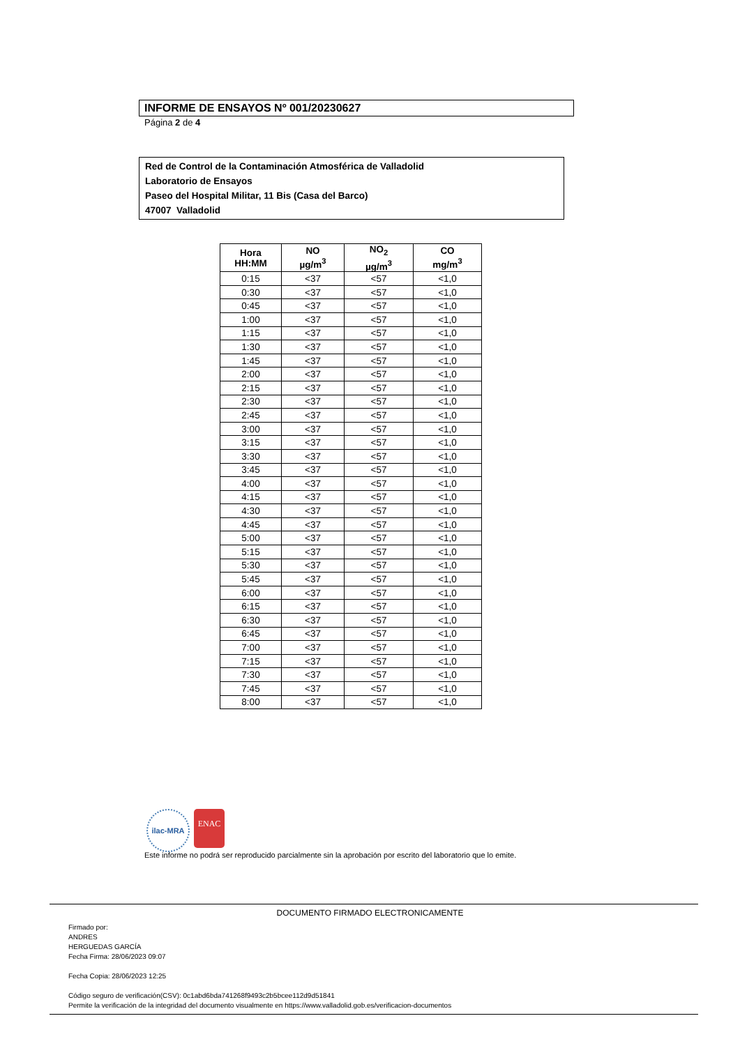INFORME DE ENSAYOS Nº 001/20230627
Página 2 de 4
Red de Control de la Contaminación Atmosférica de Valladolid
Laboratorio de Ensayos
Paseo del Hospital Militar, 11 Bis (Casa del Barco)
47007 Valladolid
| Hora HH:MM | NO µg/m<sup>3</sup> | NO<sub>2</sub> µg/m<sup>3</sup> | CO mg/m<sup>3</sup> |
| --- | --- | --- | --- |
| 0:15 | <37 | <57 | <1,0 |
| 0:30 | <37 | <57 | <1,0 |
| 0:45 | <37 | <57 | <1,0 |
| 1:00 | <37 | <57 | <1,0 |
| 1:15 | <37 | <57 | <1,0 |
| 1:30 | <37 | <57 | <1,0 |
| 1:45 | <37 | <57 | <1,0 |
| 2:00 | <37 | <57 | <1,0 |
| 2:15 | <37 | <57 | <1,0 |
| 2:30 | <37 | <57 | <1,0 |
| 2:45 | <37 | <57 | <1,0 |
| 3:00 | <37 | <57 | <1,0 |
| 3:15 | <37 | <57 | <1,0 |
| 3:30 | <37 | <57 | <1,0 |
| 3:45 | <37 | <57 | <1,0 |
| 4:00 | <37 | <57 | <1,0 |
| 4:15 | <37 | <57 | <1,0 |
| 4:30 | <37 | <57 | <1,0 |
| 4:45 | <37 | <57 | <1,0 |
| 5:00 | <37 | <57 | <1,0 |
| 5:15 | <37 | <57 | <1,0 |
| 5:30 | <37 | <57 | <1,0 |
| 5:45 | <37 | <57 | <1,0 |
| 6:00 | <37 | <57 | <1,0 |
| 6:15 | <37 | <57 | <1,0 |
| 6:30 | <37 | <57 | <1,0 |
| 6:45 | <37 | <57 | <1,0 |
| 7:00 | <37 | <57 | <1,0 |
| 7:15 | <37 | <57 | <1,0 |
| 7:30 | <37 | <57 | <1,0 |
| 7:45 | <37 | <57 | <1,0 |
| 8:00 | <37 | <57 | <1,0 |
ilac-MRA
ENAC
Este informe no podrá ser reproducido parcialmente sin la aprobación por escrito del laboratorio que lo emite.
DOCUMENTO FIRMADO ELECTRONICAMENTE
Firmado por:
ANDRES
HERGUEDAS GARCÍA
Fecha Firma: 28/06/2023 09:07
Fecha Copia: 28/06/2023 12:25
Código seguro de verificación(CSV): 0c1abd6bda741268f9493c2b5bcee112d9d51841
Permite la verificación de la integridad del documento visualmente en https://www.valladolid.gob.es/verificacion-documentos